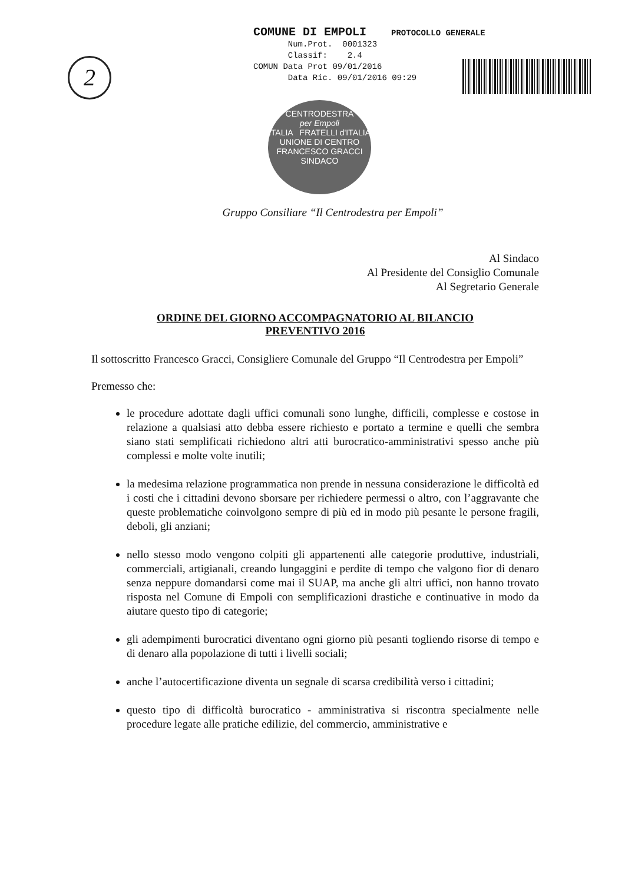2
COMUNE DI EMPOLI PROTOCOLLO GENERALE
Num.Prot. 0001323
Classif: 2.4
COMUN Data Prot 09/01/2016
Data Ric. 09/01/2016 09:29
CENTRODESTRA
per Empoli
ITALIA FRATELLI d'ITALIA
UNIONE DI CENTRO
FRANCESCO GRACCI
SINDACO
Gruppo Consiliare “Il Centrodestra per Empoli”
Al Sindaco
Al Presidente del Consiglio Comunale
Al Segretario Generale
ORDINE DEL GIORNO ACCOMPAGNATORIO AL BILANCIO
PREVENTIVO 2016
Il sottoscritto Francesco Gracci, Consigliere Comunale del Gruppo “Il Centrodestra per Empoli”
Premesso che:
le procedure adottate dagli uffici comunali sono lunghe, difficili, complesse e costose in relazione a qualsiasi atto debba essere richiesto e portato a termine e quelli che sembra siano stati semplificati richiedono altri atti burocratico-amministrativi spesso anche più complessi e molte volte inutili;
la medesima relazione programmatica non prende in nessuna considerazione le difficoltà ed i costi che i cittadini devono sborsare per richiedere permessi o altro, con l’aggravante che queste problematiche coinvolgono sempre di più ed in modo più pesante le persone fragili, deboli, gli anziani;
nello stesso modo vengono colpiti gli appartenenti alle categorie produttive, industriali, commerciali, artigianali, creando lungaggini e perdite di tempo che valgono fior di denaro senza neppure domandarsi come mai il SUAP, ma anche gli altri uffici, non hanno trovato risposta nel Comune di Empoli con semplificazioni drastiche e continuative in modo da aiutare questo tipo di categorie;
gli adempimenti burocratici diventano ogni giorno più pesanti togliendo risorse di tempo e di denaro alla popolazione di tutti i livelli sociali;
anche l’autocertificazione diventa un segnale di scarsa credibilità verso i cittadini;
questo tipo di difficoltà burocratico - amministrativa si riscontra specialmente nelle procedure legate alle pratiche edilizie, del commercio, amministrative e